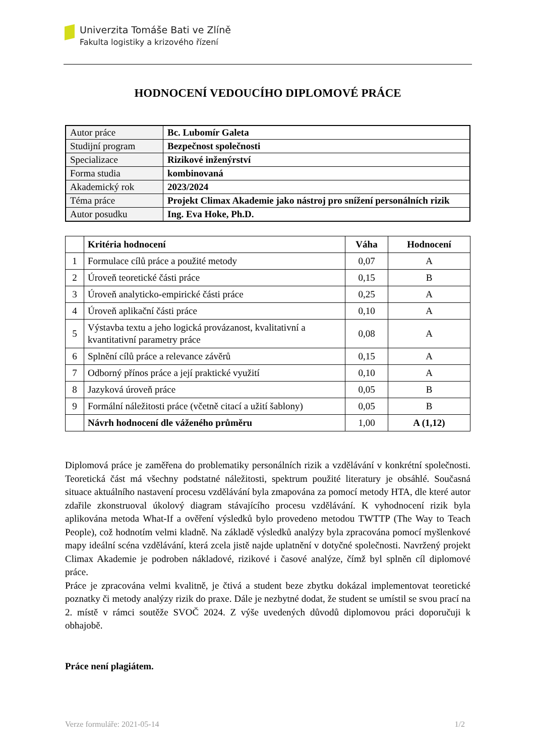Univerzita Tomáše Bati ve Zlíně
Fakulta logistiky a krizového řízení
HODNOCENÍ VEDOUCÍHO DIPLOMOVÉ PRÁCE
| Autor práce | Bc. Lubomír Galeta |
| Studijní program | Bezpečnost společnosti |
| Specializace | Rizikové inženýrství |
| Forma studia | kombinovaná |
| Akademický rok | 2023/2024 |
| Téma práce | Projekt Climax Akademie jako nástroj pro snížení personálních rizik |
| Autor posudku | Ing. Eva Hoke, Ph.D. |
| | Kritéria hodnocení | Váha | Hodnocení |
| --- | --- | --- | --- |
| 1 | Formulace cílů práce a použité metody | 0,07 | A |
| 2 | Úroveň teoretické části práce | 0,15 | B |
| 3 | Úroveň analyticko-empirické části práce | 0,25 | A |
| 4 | Úroveň aplikační části práce | 0,10 | A |
| 5 | Výstavba textu a jeho logická provázanost, kvalitativní a kvantitativní parametry práce | 0,08 | A |
| 6 | Splnění cílů práce a relevance závěrů | 0,15 | A |
| 7 | Odborný přínos práce a její praktické využití | 0,10 | A |
| 8 | Jazyková úroveň práce | 0,05 | B |
| 9 | Formální náležitosti práce (včetně citací a užití šablony) | 0,05 | B |
| | Návrh hodnocení dle váženého průměru | 1,00 | A (1,12) |
Diplomová práce je zaměřena do problematiky personálních rizik a vzdělávání v konkrétní společnosti. Teoretická část má všechny podstatné náležitosti, spektrum použité literatury je obsáhlé. Současná situace aktuálního nastavení procesu vzdělávání byla zmapována za pomocí metody HTA, dle které autor zdařile zkonstruoval úkolový diagram stávajícího procesu vzdělávání. K vyhodnocení rizik byla aplikována metoda What-If a ověření výsledků bylo provedeno metodou TWTTP (The Way to Teach People), což hodnotím velmi kladně. Na základě výsledků analýzy byla zpracována pomocí myšlenkové mapy ideální scéna vzdělávání, která zcela jistě najde uplatnění v dotyčné společnosti. Navržený projekt Climax Akademie je podroben nákladové, rizikové i časové analýze, čímž byl splněn cíl diplomové práce.
Práce je zpracována velmi kvalitně, je čtivá a student beze zbytku dokázal implementovat teoretické poznatky či metody analýzy rizik do praxe. Dále je nezbytné dodat, že student se umístil se svou prací na 2. místě v rámci soutěže SVOČ 2024. Z výše uvedených důvodů diplomovou práci doporučuji k obhajobě.
Práce není plagiátem.
Verze formuláře: 2021-05-14 1/2